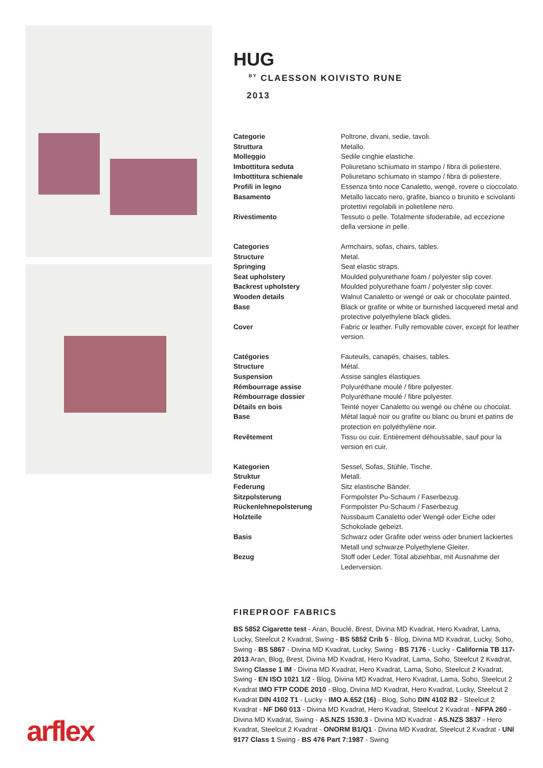arflex
HUG
<sup>BY</sup> CLAESSON KOIVISTO RUNE
2013
| Categorie | Poltrone, divani, sedie, tavoli. |
| Struttura | Metallo. |
| Molleggio | Sedile cinghie elastiche. |
| Imbottitura seduta | Poliuretano schiumato in stampo / fibra di poliestere. |
| Imbottitura schienale | Poliuretano schiumato in stampo / fibra di poliestere. |
| Profili in legno | Essenza tinto noce Canaletto, wengé, rovere o cioccolato. |
| Basamento | Metallo laccato nero, grafite, bianco o brunito e scivolanti protettivi regolabili in polietilene nero. |
| Rivestimento | Tessuto o pelle. Totalmente sfoderabile, ad eccezione della versione in pelle. |
| Categories | Armchairs, sofas, chairs, tables. |
| Structure | Metal. |
| Springing | Seat elastic straps. |
| Seat upholstery | Moulded polyurethane foam / polyester slip cover. |
| Backrest upholstery | Moulded polyurethane foam / polyester slip cover. |
| Wooden details | Walnut Canaletto or wengé or oak or chocolate painted. |
| Base | Black or grafite or white or burnished lacquered metal and protective polyethylene black glides. |
| Cover | Fabric or leather. Fully removable cover, except for leather version. |
| Catégories | Fauteuils, canapés, chaises, tables. |
| Structure | Métal. |
| Suspension | Assise sangles élastiques. |
| Rémbourrage assise | Polyuréthane moulé / fibre polyester. |
| Rémbourrage dossier | Polyuréthane moulé / fibre polyester. |
| Détails en bois | Teinté noyer Canaletto ou wengé ou chêne ou chocolat. |
| Base | Métal laqué noir ou grafite ou blanc ou bruni et patins de protection en polyéthylène noir. |
| Revêtement | Tissu ou cuir. Entièrement déhoussable, sauf pour la version en cuir. |
| Kategorien | Sessel, Sofas, Stühle, Tische. |
| Struktur | Metall. |
| Federung | Sitz elastische Bänder. |
| Sitzpolsterung | Formpolster Pu-Schaum / Faserbezug. |
| Rückenlehnepolsterung | Formpolster Pu-Schaum / Faserbezug. |
| Holzteile | Nussbaum Canaletto oder Wengé oder Eiche oder Schokolade gebeizt. |
| Basis | Schwarz oder Grafite oder weiss oder bruniert lackiertes Metall und schwarze Polyethylene Gleiter. |
| Bezug | Stoff oder Leder. Total abziehbar, mit Ausnahme der Lederversion. |
FIREPROOF FABRICS
BS 5852 Cigarette test - Aran, Bouclé, Brest, Divina MD Kvadrat, Hero Kvadrat, Lama, Lucky, Steelcut 2 Kvadrat, Swing - BS 5852 Crib 5 - Blog, Divina MD Kvadrat, Lucky, Soho, Swing - BS 5867 - Divina MD Kvadrat, Lucky, Swing - BS 7176 - Lucky - California TB 117-2013 Aran, Blog, Brest, Divina MD Kvadrat, Hero Kvadrat, Lama, Soho, Steelcut 2 Kvadrat, Swing Classe 1 IM - Divina MD Kvadrat, Hero Kvadrat, Lama, Soho, Steelcut 2 Kvadrat, Swing - EN ISO 1021 1/2 - Blog, Divina MD Kvadrat, Hero Kvadrat, Lama, Soho, Steelcut 2 Kvadrat IMO FTP CODE 2010 - Blog, Divina MD Kvadrat, Hero Kvadrat, Lucky, Steelcut 2 Kvadrat DIN 4102 T1 - Lucky - IMO A.652 (16) - Blog, Soho DIN 4102 B2 - Steelcut 2 Kvadrat - NF D60 013 - Divina MD Kvadrat, Hero Kvadrat, Steelcut 2 Kvadrat - NFPA 260 - Divina MD Kvadrat, Swing - AS.NZS 1530.3 - Divina MD Kvadrat - AS.NZS 3837 - Hero Kvadrat, Steelcut 2 Kvadrat - ONORM B1/Q1 - Divina MD Kvadrat, Steelcut 2 Kvadrat - UNI 9177 Class 1 Swing - BS 476 Part 7:1987 - Swing